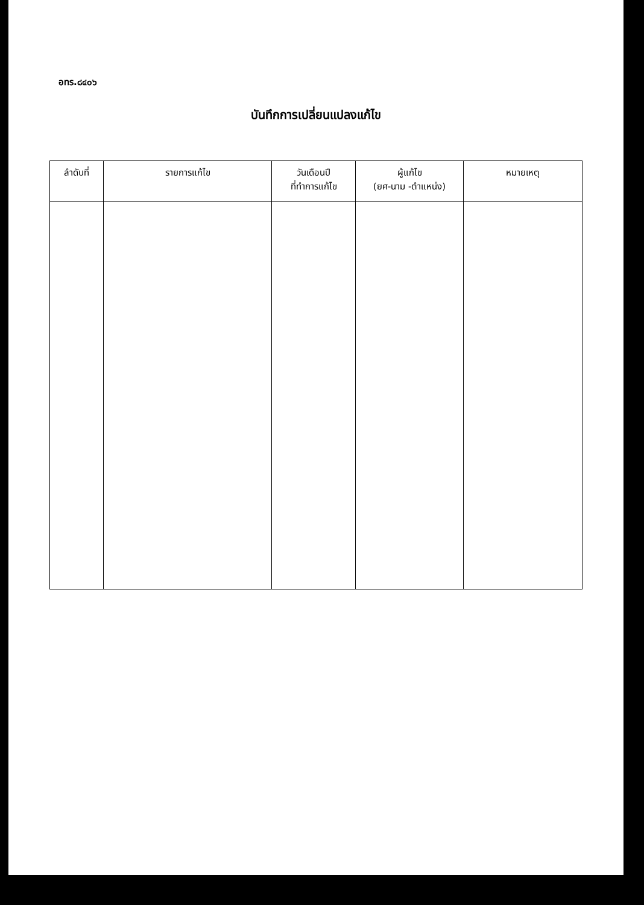อทร.๘๔๐๖
บันทึกการเปลี่ยนแปลงแก้ไข
| ลำดับที่ | รายการแก้ไข | วันเดือนปี ที่ทำการแก้ไข | ผู้แก้ไข (ยศ-นาม -ตำแหน่ง) | หมายเหตุ |
| --- | --- | --- | --- | --- |